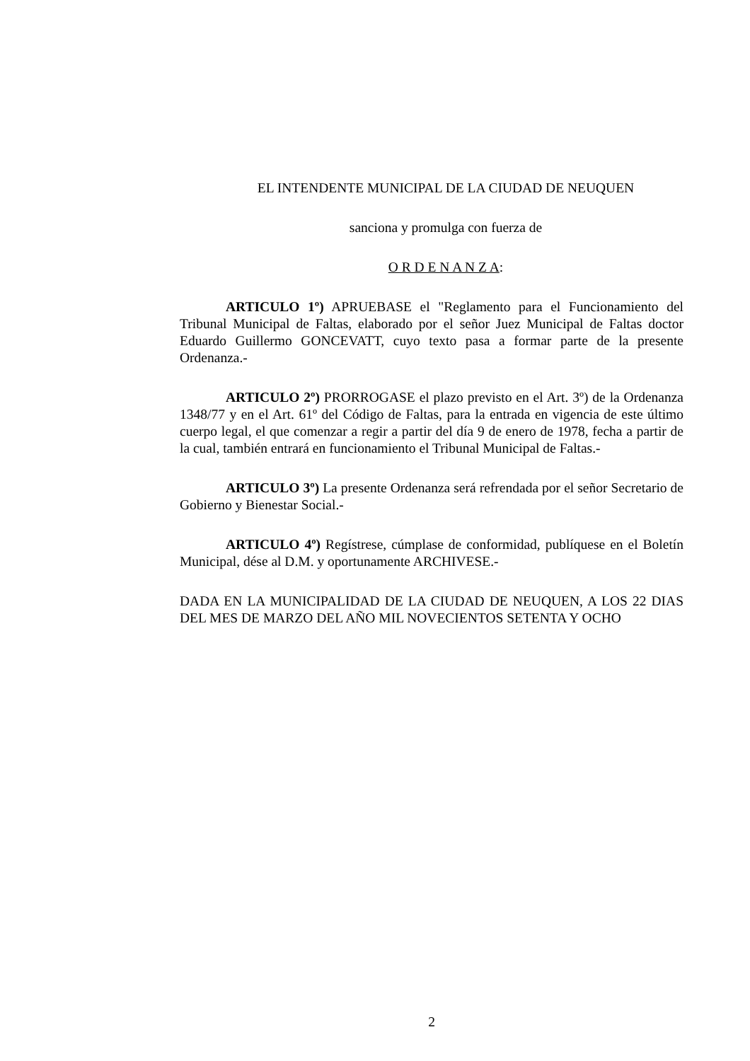EL INTENDENTE MUNICIPAL DE LA CIUDAD DE NEUQUEN
sanciona y promulga con fuerza de
O R D E N A N Z A:
ARTICULO 1º) APRUEBASE el "Reglamento para el Funcionamiento del Tribunal Municipal de Faltas, elaborado por el señor Juez Municipal de Faltas doctor Eduardo Guillermo GONCEVATT, cuyo texto pasa a formar parte de la presente Ordenanza.-
ARTICULO 2º) PRORROGASE el plazo previsto en el Art. 3º) de la Ordenanza 1348/77 y en el Art. 61º del Código de Faltas, para la entrada en vigencia de este último cuerpo legal, el que comenzar a regir a partir del día 9 de enero de 1978, fecha a partir de la cual, también entrará en funcionamiento el Tribunal Municipal de Faltas.-
ARTICULO 3º) La presente Ordenanza será refrendada por el señor Secretario de Gobierno y Bienestar Social.-
ARTICULO 4º) Regístrese, cúmplase de conformidad, publíquese en el Boletín Municipal, dése al D.M. y oportunamente ARCHIVESE.-
DADA EN LA MUNICIPALIDAD DE LA CIUDAD DE NEUQUEN, A LOS 22 DIAS DEL MES DE MARZO DEL AÑO MIL NOVECIENTOS SETENTA Y OCHO
2